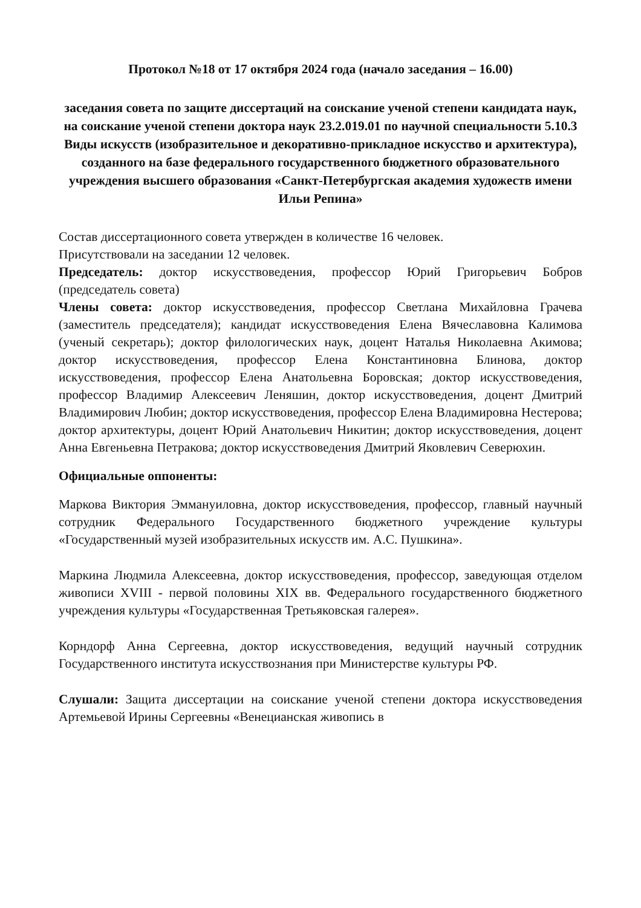Протокол №18 от 17 октября 2024 года (начало заседания – 16.00)
заседания совета по защите диссертаций на соискание ученой степени кандидата наук, на соискание ученой степени доктора наук 23.2.019.01 по научной специальности 5.10.3 Виды искусств (изобразительное и декоративно-прикладное искусство и архитектура), созданного на базе федерального государственного бюджетного образовательного учреждения высшего образования «Санкт-Петербургская академия художеств имени Ильи Репина»
Состав диссертационного совета утвержден в количестве 16 человек.
Присутствовали на заседании 12 человек.
Председатель: доктор искусствоведения, профессор Юрий Григорьевич Бобров (председатель совета)
Члены совета: доктор искусствоведения, профессор Светлана Михайловна Грачева (заместитель председателя); кандидат искусствоведения Елена Вячеславовна Калимова (ученый секретарь); доктор филологических наук, доцент Наталья Николаевна Акимова; доктор искусствоведения, профессор Елена Константиновна Блинова, доктор искусствоведения, профессор Елена Анатольевна Боровская; доктор искусствоведения, профессор Владимир Алексеевич Леняшин, доктор искусствоведения, доцент Дмитрий Владимирович Любин; доктор искусствоведения, профессор Елена Владимировна Нестерова; доктор архитектуры, доцент Юрий Анатольевич Никитин; доктор искусствоведения, доцент Анна Евгеньевна Петракова; доктор искусствоведения Дмитрий Яковлевич Северюхин.
Официальные оппоненты:
Маркова Виктория Эммануиловна, доктор искусствоведения, профессор, главный научный сотрудник Федерального Государственного бюджетного учреждение культуры «Государственный музей изобразительных искусств им. А.С. Пушкина».
Маркина Людмила Алексеевна, доктор искусствоведения, профессор, заведующая отделом живописи XVIII - первой половины XIX вв. Федерального государственного бюджетного учреждения культуры «Государственная Третьяковская галерея».
Корндорф Анна Сергеевна, доктор искусствоведения, ведущий научный сотрудник Государственного института искусствознания при Министерстве культуры РФ.
Слушали: Защита диссертации на соискание ученой степени доктора искусствоведения Артемьевой Ирины Сергеевны «Венецианская живопись в